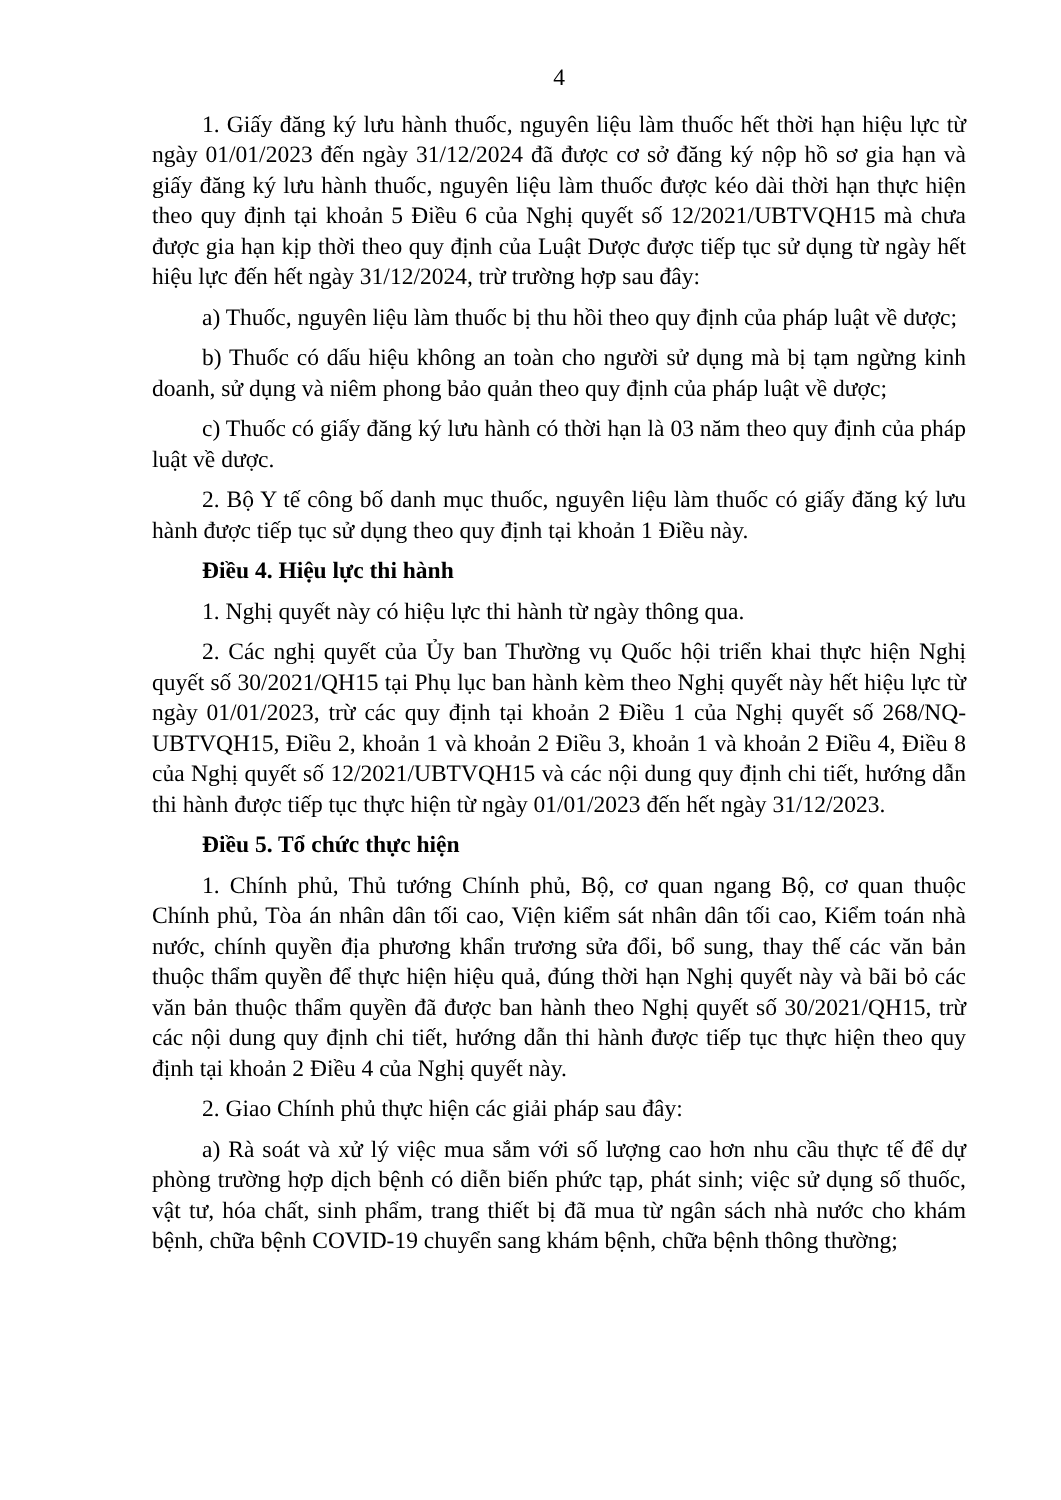4
1. Giấy đăng ký lưu hành thuốc, nguyên liệu làm thuốc hết thời hạn hiệu lực từ ngày 01/01/2023 đến ngày 31/12/2024 đã được cơ sở đăng ký nộp hồ sơ gia hạn và giấy đăng ký lưu hành thuốc, nguyên liệu làm thuốc được kéo dài thời hạn thực hiện theo quy định tại khoản 5 Điều 6 của Nghị quyết số 12/2021/UBTVQH15 mà chưa được gia hạn kịp thời theo quy định của Luật Dược được tiếp tục sử dụng từ ngày hết hiệu lực đến hết ngày 31/12/2024, trừ trường hợp sau đây:
a) Thuốc, nguyên liệu làm thuốc bị thu hồi theo quy định của pháp luật về dược;
b) Thuốc có dấu hiệu không an toàn cho người sử dụng mà bị tạm ngừng kinh doanh, sử dụng và niêm phong bảo quản theo quy định của pháp luật về dược;
c) Thuốc có giấy đăng ký lưu hành có thời hạn là 03 năm theo quy định của pháp luật về dược.
2. Bộ Y tế công bố danh mục thuốc, nguyên liệu làm thuốc có giấy đăng ký lưu hành được tiếp tục sử dụng theo quy định tại khoản 1 Điều này.
Điều 4. Hiệu lực thi hành
1. Nghị quyết này có hiệu lực thi hành từ ngày thông qua.
2. Các nghị quyết của Ủy ban Thường vụ Quốc hội triển khai thực hiện Nghị quyết số 30/2021/QH15 tại Phụ lục ban hành kèm theo Nghị quyết này hết hiệu lực từ ngày 01/01/2023, trừ các quy định tại khoản 2 Điều 1 của Nghị quyết số 268/NQ-UBTVQH15, Điều 2, khoản 1 và khoản 2 Điều 3, khoản 1 và khoản 2 Điều 4, Điều 8 của Nghị quyết số 12/2021/UBTVQH15 và các nội dung quy định chi tiết, hướng dẫn thi hành được tiếp tục thực hiện từ ngày 01/01/2023 đến hết ngày 31/12/2023.
Điều 5. Tổ chức thực hiện
1. Chính phủ, Thủ tướng Chính phủ, Bộ, cơ quan ngang Bộ, cơ quan thuộc Chính phủ, Tòa án nhân dân tối cao, Viện kiểm sát nhân dân tối cao, Kiểm toán nhà nước, chính quyền địa phương khẩn trương sửa đổi, bổ sung, thay thế các văn bản thuộc thẩm quyền để thực hiện hiệu quả, đúng thời hạn Nghị quyết này và bãi bỏ các văn bản thuộc thẩm quyền đã được ban hành theo Nghị quyết số 30/2021/QH15, trừ các nội dung quy định chi tiết, hướng dẫn thi hành được tiếp tục thực hiện theo quy định tại khoản 2 Điều 4 của Nghị quyết này.
2. Giao Chính phủ thực hiện các giải pháp sau đây:
a) Rà soát và xử lý việc mua sắm với số lượng cao hơn nhu cầu thực tế để dự phòng trường hợp dịch bệnh có diễn biến phức tạp, phát sinh; việc sử dụng số thuốc, vật tư, hóa chất, sinh phẩm, trang thiết bị đã mua từ ngân sách nhà nước cho khám bệnh, chữa bệnh COVID-19 chuyển sang khám bệnh, chữa bệnh thông thường;